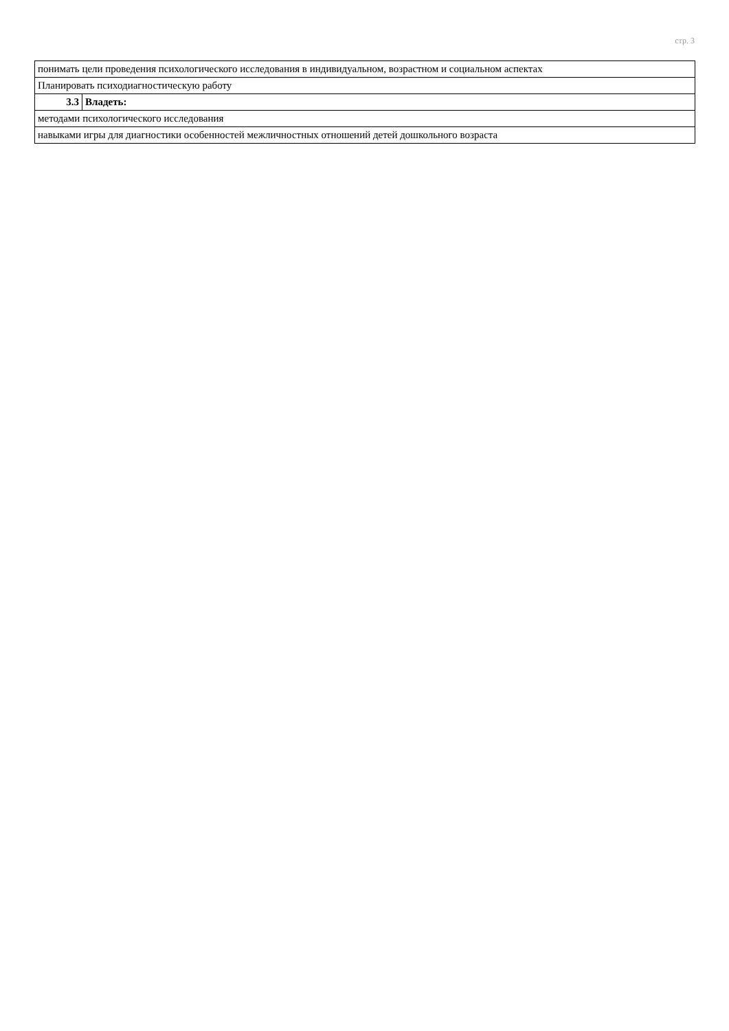стр. 3
| понимать цели проведения психологического исследования в индивидуальном, возрастном и социальном аспектах | |
| Планировать психодиагностическую работу | |
| 3.3 | Владеть: |
| методами психологического исследования | |
| навыками игры для диагностики особенностей межличностных отношений детей дошкольного возраста | |